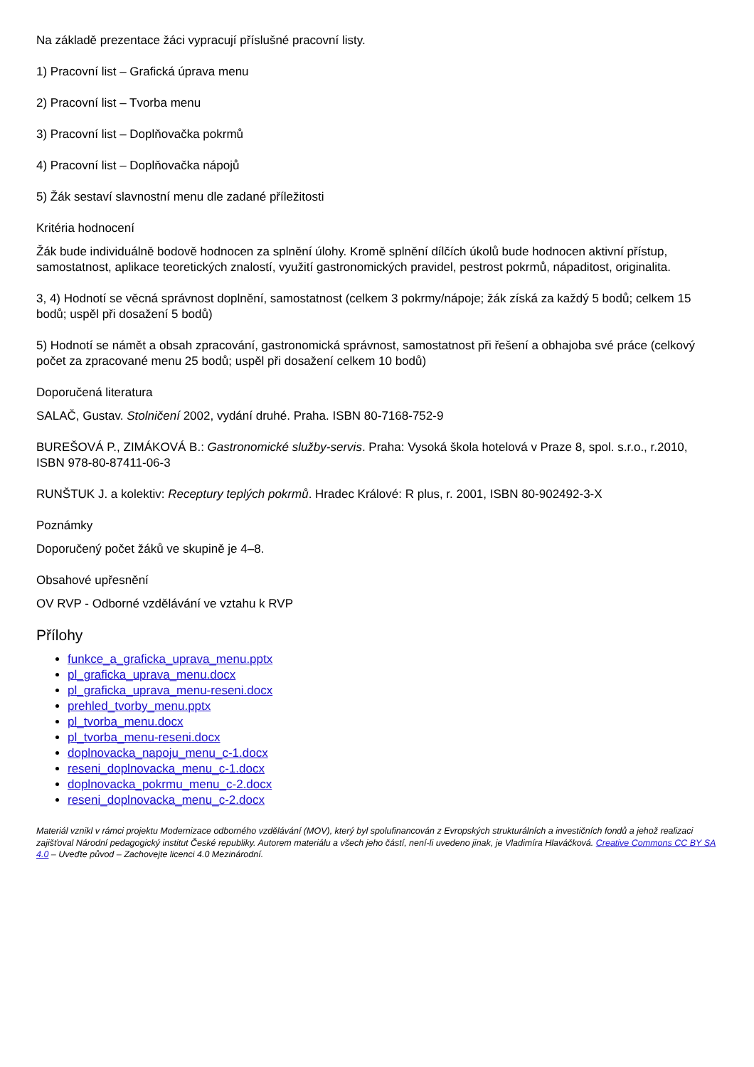Na základě prezentace žáci vypracují příslušné pracovní listy.
1) Pracovní list – Grafická úprava menu
2) Pracovní list – Tvorba menu
3) Pracovní list – Doplňovačka pokrmů
4) Pracovní list – Doplňovačka nápojů
5) Žák sestaví slavnostní menu dle zadané příležitosti
Kritéria hodnocení
Žák bude individuálně bodově hodnocen za splnění úlohy. Kromě splnění dílčích úkolů bude hodnocen aktivní přístup, samostatnost, aplikace teoretických znalostí, využití gastronomických pravidel, pestrost pokrmů, nápaditost, originalita.
3, 4) Hodnotí se věcná správnost doplnění, samostatnost (celkem 3 pokrmy/nápoje; žák získá za každý 5 bodů; celkem 15 bodů; uspěl při dosažení 5 bodů)
5) Hodnotí se námět a obsah zpracování, gastronomická správnost, samostatnost při řešení a obhajoba své práce (celkový počet za zpracované menu 25 bodů; uspěl při dosažení celkem 10 bodů)
Doporučená literatura
SALAČ, Gustav. Stolničení 2002, vydání druhé. Praha. ISBN 80-7168-752-9
BUREŠOVÁ P., ZIMÁKOVÁ B.: Gastronomické služby-servis. Praha: Vysoká škola hotelová v Praze 8, spol. s.r.o., r.2010, ISBN 978-80-87411-06-3
RUNŠTUK J. a kolektiv: Receptury teplých pokrmů. Hradec Králové: R plus, r. 2001, ISBN 80-902492-3-X
Poznámky
Doporučený počet žáků ve skupině je 4–8.
Obsahové upřesnění
OV RVP - Odborné vzdělávání ve vztahu k RVP
Přílohy
funkce_a_graficka_uprava_menu.pptx
pl_graficka_uprava_menu.docx
pl_graficka_uprava_menu-reseni.docx
prehled_tvorby_menu.pptx
pl_tvorba_menu.docx
pl_tvorba_menu-reseni.docx
doplnovacka_napoju_menu_c-1.docx
reseni_doplnovacka_menu_c-1.docx
doplnovacka_pokrmu_menu_c-2.docx
reseni_doplnovacka_menu_c-2.docx
Materiál vznikl v rámci projektu Modernizace odborného vzdělávání (MOV), který byl spolufinancován z Evropských strukturálních a investičních fondů a jehož realizaci zajišťoval Národní pedagogický institut České republiky. Autorem materiálu a všech jeho částí, není-li uvedeno jinak, je Vladimíra Hlaváčková. Creative Commons CC BY SA 4.0 – Uveďte původ – Zachovejte licenci 4.0 Mezinárodní.